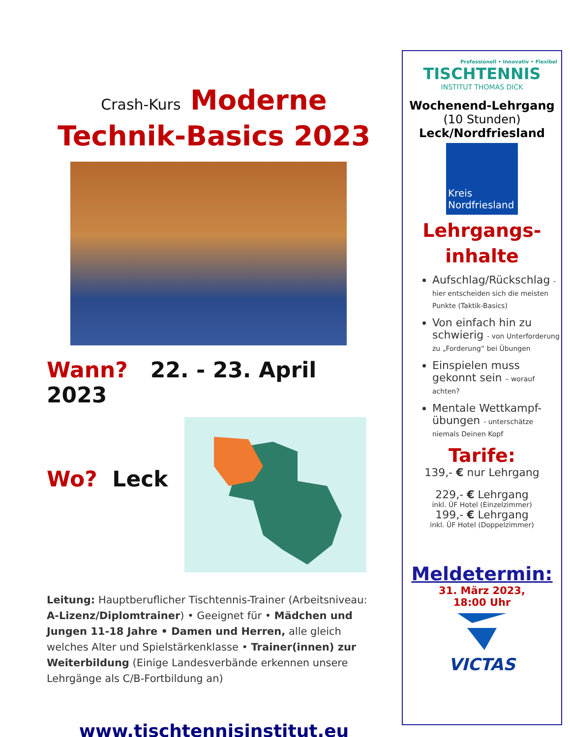Crash-Kurs Moderne
Technik-Basics 2023
Wann? 22. - 23. April 2023
Wo? Leck
Leitung: Hauptberuflicher Tischtennis-Trainer (Arbeitsniveau: A-Lizenz/Diplomtrainer) • Geeignet für • Mädchen und Jungen 11-18 Jahre • Damen und Herren, alle gleich welches Alter und Spielstärkenklasse • Trainer(innen) zur Weiterbildung (Einige Landesverbände erkennen unsere Lehrgänge als C/B-Fortbildung an)
www.tischtennisinstitut.eu
Professionell • Innovativ • Flexibel
TISCHTENNIS
INSTITUT THOMAS DICK
Wochenend-Lehrgang
(10 Stunden)
Leck/Nordfriesland
Kreis
Nordfriesland
Lehrgangs-
inhalte
Aufschlag/Rückschlag - hier entscheiden sich die meisten Punkte (Taktik-Basics)
Von einfach hin zu schwierig - von Unterforderung zu „Forderung“ bei Übungen
Einspielen muss gekonnt sein – worauf achten?
Mentale Wettkampf-übungen - unterschätze niemals Deinen Kopf
Tarife:
139,- € nur Lehrgang
229,- € Lehrgang
inkl. ÜF Hotel (Einzelzimmer)
199,- € Lehrgang
inkl. ÜF Hotel (Doppelzimmer)
Meldetermin:
31. März 2023,
18:00 Uhr
VICTAS